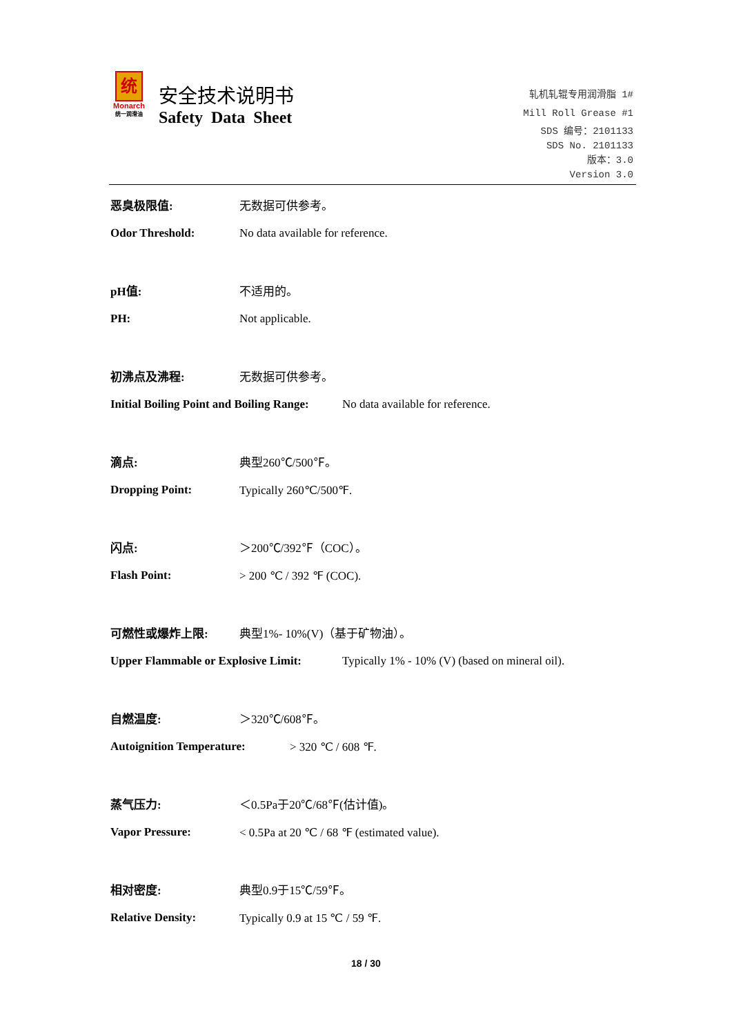统
Monarch
统一润滑油
安全技术说明书
Safety Data Sheet
轧机轧辊专用润滑脂 1#
Mill Roll Grease #1
SDS 编号：2101133
SDS No. 2101133
版本：3.0
Version 3.0
恶臭极限值: 无数据可供参考。
Odor Threshold:
No data available for reference.
pH值: 不适用的。
PH: Not applicable.
初沸点及沸程: 无数据可供参考。
Initial Boiling Point and Boiling Range:
No data available for reference.
滴点: 典型260℃/500℉。
Dropping Point: Typically 260℃/500℉.
闪点: ＞200℃/392℉（COC）。
Flash Point: > 200 ℃ / 392 ℉ (COC).
可燃性或爆炸上限: 典型1%- 10%(V)（基于矿物油）。
Upper Flammable or Explosive Limit:
Typically 1% - 10% (V) (based on mineral oil).
自燃温度: ＞320℃/608℉。
Autoignition Temperature: > 320 ℃ / 608 ℉.
蒸气压力: ＜0.5Pa于20℃/68℉(估计值)。
Vapor Pressure:
< 0.5Pa at 20 ℃ / 68 ℉ (estimated value).
相对密度: 典型0.9于15℃/59℉。
Relative Density: Typically 0.9 at 15 ℃ / 59 ℉.
18 / 30